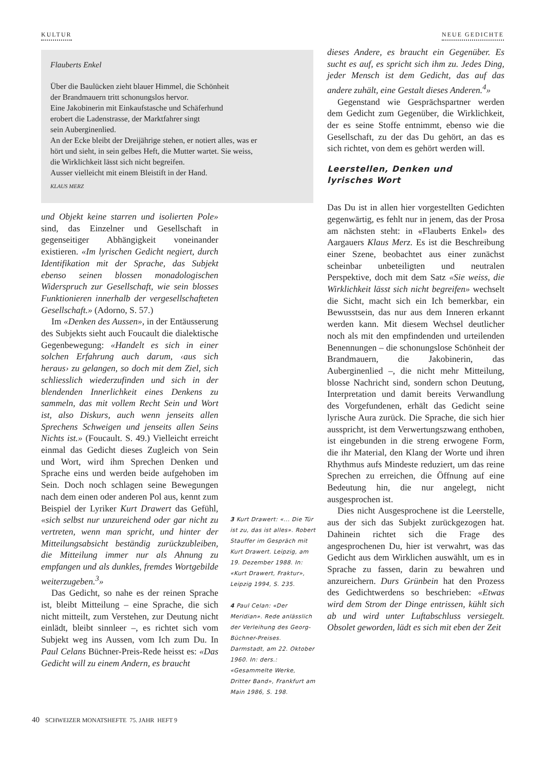KULTUR NEUE GEDICHTE
Flauberts Enkel
Über die Baulücken zieht blauer Himmel, die Schönheit
der Brandmauern tritt schonungslos hervor.
Eine Jakobinerin mit Einkaufstasche und Schäferhund
erobert die Ladenstrasse, der Marktfahrer singt
sein Auberginenlied.
An der Ecke bleibt der Dreijährige stehen, er notiert alles, was er
hört und sieht, in sein gelbes Heft, die Mutter wartet. Sie weiss,
die Wirklichkeit lässt sich nicht begreifen.
Ausser vielleicht mit einem Bleistift in der Hand.
KLAUS MERZ
und Objekt keine starren und isolierten Pole» sind, das Einzelner und Gesellschaft in gegenseitiger Abhängigkeit voneinander existieren. «Im lyrischen Gedicht negiert, durch Identifikation mit der Sprache, das Subjekt ebenso seinen blossen monadologischen Widerspruch zur Gesellschaft, wie sein blosses Funktionieren innerhalb der vergesellschafteten Gesellschaft.» (Adorno, S. 57.)
Im «Denken des Aussen», in der Entäusserung des Subjekts sieht auch Foucault die dialektische Gegenbewegung: «Handelt es sich in einer solchen Erfahrung auch darum, ‹aus sich heraus› zu gelangen, so doch mit dem Ziel, sich schliesslich wiederzufinden und sich in der blendenden Innerlichkeit eines Denkens zu sammeln, das mit vollem Recht Sein und Wort ist, also Diskurs, auch wenn jenseits allen Sprechens Schweigen und jenseits allen Seins Nichts ist.» (Foucault. S. 49.) Vielleicht erreicht einmal das Gedicht dieses Zugleich von Sein und Wort, wird ihm Sprechen Denken und Sprache eins und werden beide aufgehoben im Sein. Doch noch schlagen seine Bewegungen nach dem einen oder anderen Pol aus, kennt zum Beispiel der Lyriker Kurt Drawert das Gefühl, «sich selbst nur unzureichend oder gar nicht zu vertreten, wenn man spricht, und hinter der Mitteilungsabsicht beständig zurückzubleiben, die Mitteilung immer nur als Ahnung zu empfangen und als dunkles, fremdes Wortgebilde weiterzugeben.<sup>3</sup>»
Das Gedicht, so nahe es der reinen Sprache ist, bleibt Mitteilung – eine Sprache, die sich nicht mitteilt, zum Verstehen, zur Deutung nicht einlädt, bleibt sinnleer –, es richtet sich vom Subjekt weg ins Aussen, vom Ich zum Du. In Paul Celans Büchner-Preis-Rede heisst es: «Das Gedicht will zu einem Andern, es braucht
3 Kurt Drawert: «... Die Tür ist zu, das ist alles». Robert Stauffer im Gespräch mit Kurt Drawert. Leipzig, am 19. Dezember 1988. In: «Kurt Drawert, Fraktur», Leipzig 1994, S. 235.
4 Paul Celan: «Der Meridian». Rede anlässlich der Verleihung des Georg-Büchner-Preises. Darmstadt, am 22. Oktober 1960. In: ders.: «Gesammelte Werke, Dritter Band», Frankfurt am Main 1986, S. 198.
dieses Andere, es braucht ein Gegenüber. Es sucht es auf, es spricht sich ihm zu. Jedes Ding, jeder Mensch ist dem Gedicht, das auf das andere zuhält, eine Gestalt dieses Anderen.<sup>4</sup>»
Gegenstand wie Gesprächspartner werden dem Gedicht zum Gegenüber, die Wirklichkeit, der es seine Stoffe entnimmt, ebenso wie die Gesellschaft, zu der das Du gehört, an das es sich richtet, von dem es gehört werden will.
Leerstellen, Denken und
lyrisches Wort
Das Du ist in allen hier vorgestellten Gedichten gegenwärtig, es fehlt nur in jenem, das der Prosa am nächsten steht: in «Flauberts Enkel» des Aargauers Klaus Merz. Es ist die Beschreibung einer Szene, beobachtet aus einer zunächst scheinbar unbeteiligten und neutralen Perspektive, doch mit dem Satz «Sie weiss, die Wirklichkeit lässt sich nicht begreifen» wechselt die Sicht, macht sich ein Ich bemerkbar, ein Bewusstsein, das nur aus dem Inneren erkannt werden kann. Mit diesem Wechsel deutlicher noch als mit den empfindenden und urteilenden Benennungen – die schonungslose Schönheit der Brandmauern, die Jakobinerin, das Auberginenlied –, die nicht mehr Mitteilung, blosse Nachricht sind, sondern schon Deutung, Interpretation und damit bereits Verwandlung des Vorgefundenen, erhält das Gedicht seine lyrische Aura zurück. Die Sprache, die sich hier ausspricht, ist dem Verwertungszwang enthoben, ist eingebunden in die streng erwogene Form, die ihr Material, den Klang der Worte und ihren Rhythmus aufs Mindeste reduziert, um das reine Sprechen zu erreichen, die Öffnung auf eine Bedeutung hin, die nur angelegt, nicht ausgesprochen ist.
Dies nicht Ausgesprochene ist die Leerstelle, aus der sich das Subjekt zurückgezogen hat. Dahinein richtet sich die Frage des angesprochenen Du, hier ist verwahrt, was das Gedicht aus dem Wirklichen auswählt, um es in Sprache zu fassen, darin zu bewahren und anzureichern. Durs Grünbein hat den Prozess des Gedichtwerdens so beschrieben: «Etwas wird dem Strom der Dinge entrissen, kühlt sich ab und wird unter Luftabschluss versiegelt. Obsolet geworden, lädt es sich mit eben der Zeit
40 SCHWEIZER MONATSHEFTE 75. JAHR HEFT 9